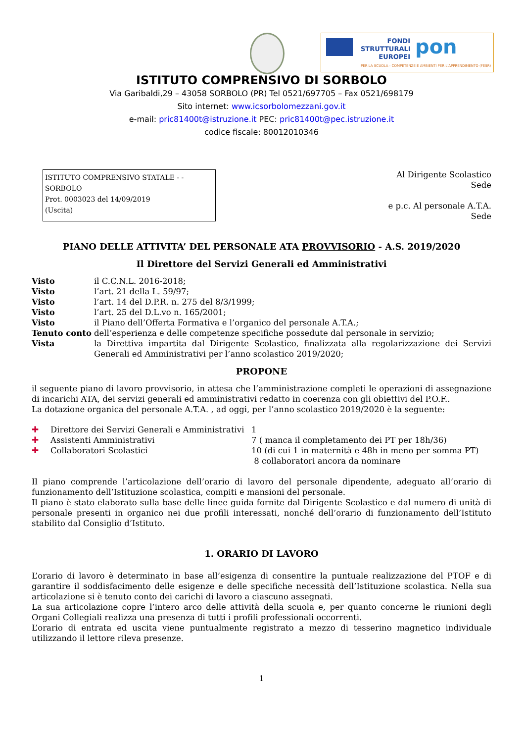FONDI STRUTTURALI EUROPEI
pon
PER LA SCUOLA - COMPETENZE E AMBIENTI PER L'APPRENDIMENTO (FESR)
ISTITUTO COMPRENSIVO DI SORBOLO
Via Garibaldi,29 – 43058 SORBOLO (PR) Tel 0521/697705 – Fax 0521/698179
Sito internet: www.icsorbolomezzani.gov.it
e-mail: pric81400t@istruzione.it PEC: pric81400t@pec.istruzione.it
codice fiscale: 80012010346
ISTITUTO COMPRENSIVO STATALE - -SORBOLO
Prot. 0003023 del 14/09/2019
(Uscita)
Al Dirigente Scolastico
Sede
e p.c. Al personale A.T.A.
Sede
PIANO DELLE ATTIVITA’ DEL PERSONALE ATA PROVVISORIO - A.S. 2019/2020
Il Direttore del Servizi Generali ed Amministrativi
| Visto | il C.C.N.L. 2016-2018; |
| Visto | l’art. 21 della L. 59/97; |
| Visto | l’art. 14 del D.P.R. n. 275 del 8/3/1999; |
| Visto | l’art. 25 del D.L.vo n. 165/2001; |
| Visto | il Piano dell’Offerta Formativa e l’organico del personale A.T.A.; |
| Tenuto conto | dell’esperienza e delle competenze specifiche possedute dal personale in servizio; |
| Vista | la Direttiva impartita dal Dirigente Scolastico, finalizzata alla regolarizzazione dei Servizi Generali ed Amministrativi per l’anno scolastico 2019/2020; |
PROPONE
il seguente piano di lavoro provvisorio, in attesa che l’amministrazione completi le operazioni di assegnazione di incarichi ATA, dei servizi generali ed amministrativi redatto in coerenza con gli obiettivi del P.O.F..
La dotazione organica del personale A.T.A. , ad oggi, per l’anno scolastico 2019/2020 è la seguente:
| ✚ | Direttore dei Servizi Generali e Amministrativi | 1 |
| ✚ | Assistenti Amministrativi | 7 ( manca il completamento dei PT per 18h/36) |
| ✚ | Collaboratori Scolastici | 10 (di cui 1 in maternità e 48h in meno per somma PT) 8 collaboratori ancora da nominare |
Il piano comprende l’articolazione dell’orario di lavoro del personale dipendente, adeguato all’orario di funzionamento dell’Istituzione scolastica, compiti e mansioni del personale.
Il piano è stato elaborato sulla base delle linee guida fornite dal Dirigente Scolastico e dal numero di unità di personale presenti in organico nei due profili interessati, nonché dell’orario di funzionamento dell’Istituto stabilito dal Consiglio d’Istituto.
1. ORARIO DI LAVORO
L’orario di lavoro è determinato in base all’esigenza di consentire la puntuale realizzazione del PTOF e di garantire il soddisfacimento delle esigenze e delle specifiche necessità dell’Istituzione scolastica. Nella sua articolazione si è tenuto conto dei carichi di lavoro a ciascuno assegnati.
La sua articolazione copre l’intero arco delle attività della scuola e, per quanto concerne le riunioni degli Organi Collegiali realizza una presenza di tutti i profili professionali occorrenti.
L’orario di entrata ed uscita viene puntualmente registrato a mezzo di tesserino magnetico individuale utilizzando il lettore rileva presenze.
1